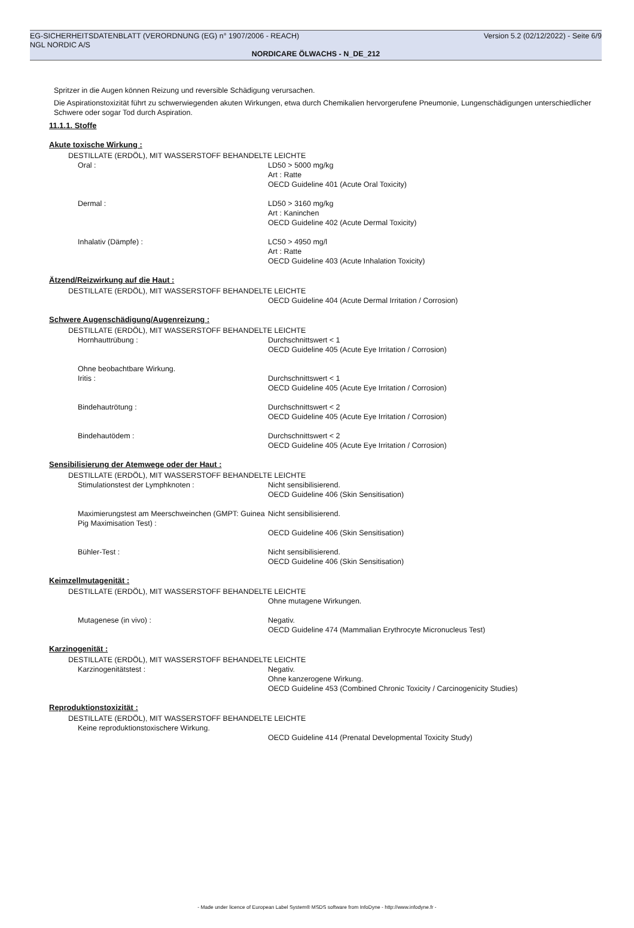EG-SICHERHEITSDATENBLATT (VERORDNUNG (EG) n° 1907/2006 - REACH) Version 5.2 (02/12/2022) - Seite 6/9
NGL NORDIC A/S
NORDICARE ÖLWACHS - N_DE_212
Spritzer in die Augen können Reizung und reversible Schädigung verursachen.
Die Aspirationstoxizität führt zu schwerwiegenden akuten Wirkungen, etwa durch Chemikalien hervorgerufene Pneumonie, Lungenschädigungen unterschiedlicher Schwere oder sogar Tod durch Aspiration.
11.1.1. Stoffe
Akute toxische Wirkung :
DESTILLATE (ERDÖL), MIT WASSERSTOFF BEHANDELTE LEICHTE
Oral : LD50 > 5000 mg/kg
Art : Ratte
OECD Guideline 401 (Acute Oral Toxicity)
Dermal : LD50 > 3160 mg/kg
Art : Kaninchen
OECD Guideline 402 (Acute Dermal Toxicity)
Inhalativ (Dämpfe) : LC50 > 4950 mg/l
Art : Ratte
OECD Guideline 403 (Acute Inhalation Toxicity)
Ätzend/Reizwirkung auf die Haut :
DESTILLATE (ERDÖL), MIT WASSERSTOFF BEHANDELTE LEICHTE
OECD Guideline 404 (Acute Dermal Irritation / Corrosion)
Schwere Augenschädigung/Augenreizung :
DESTILLATE (ERDÖL), MIT WASSERSTOFF BEHANDELTE LEICHTE
Hornhauttrübung : Durchschnittswert < 1
OECD Guideline 405 (Acute Eye Irritation / Corrosion)
Ohne beobachtbare Wirkung.
Iritis : Durchschnittswert < 1
OECD Guideline 405 (Acute Eye Irritation / Corrosion)
Bindehautrötung : Durchschnittswert < 2
OECD Guideline 405 (Acute Eye Irritation / Corrosion)
Bindehautödem : Durchschnittswert < 2
OECD Guideline 405 (Acute Eye Irritation / Corrosion)
Sensibilisierung der Atemwege oder der Haut :
DESTILLATE (ERDÖL), MIT WASSERSTOFF BEHANDELTE LEICHTE
Stimulationstest der Lymphknoten : Nicht sensibilisierend.
OECD Guideline 406 (Skin Sensitisation)
Maximierungstest am Meerschweinchen (GMPT: Guinea Pig Maximisation Test) :
Nicht sensibilisierend.
OECD Guideline 406 (Skin Sensitisation)
Bühler-Test : Nicht sensibilisierend.
OECD Guideline 406 (Skin Sensitisation)
Keimzellmutagenität :
DESTILLATE (ERDÖL), MIT WASSERSTOFF BEHANDELTE LEICHTE
Ohne mutagene Wirkungen.
Mutagenese (in vivo) : Negativ.
OECD Guideline 474 (Mammalian Erythrocyte Micronucleus Test)
Karzinogenität :
DESTILLATE (ERDÖL), MIT WASSERSTOFF BEHANDELTE LEICHTE
Karzinogenitätstest : Negativ.
Ohne kanzerogene Wirkung.
OECD Guideline 453 (Combined Chronic Toxicity / Carcinogenicity Studies)
Reproduktionstoxizität :
DESTILLATE (ERDÖL), MIT WASSERSTOFF BEHANDELTE LEICHTE
Keine reproduktionstoxischere Wirkung.
OECD Guideline 414 (Prenatal Developmental Toxicity Study)
- Made under licence of European Label System® MSDS software from InfoDyne - http://www.infodyne.fr -